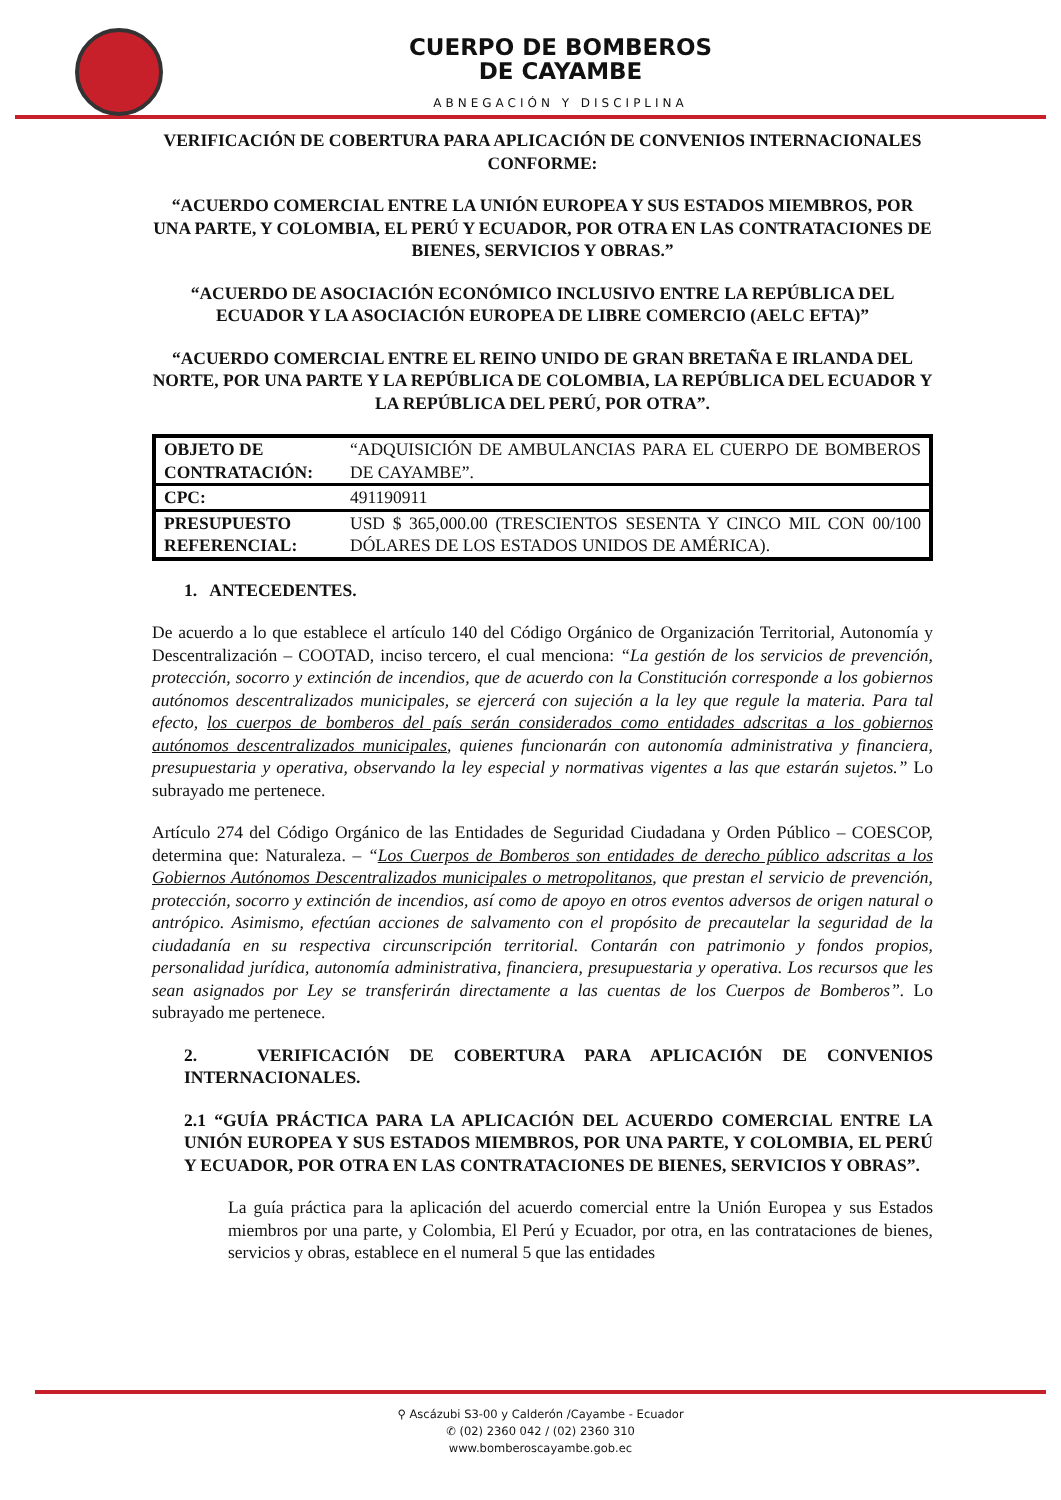CUERPO DE BOMBEROS
DE CAYAMBE
ABNEGACIÓN Y DISCIPLINA
VERIFICACIÓN DE COBERTURA PARA APLICACIÓN DE CONVENIOS INTERNACIONALES CONFORME:
“ACUERDO COMERCIAL ENTRE LA UNIÓN EUROPEA Y SUS ESTADOS MIEMBROS, POR UNA PARTE, Y COLOMBIA, EL PERÚ Y ECUADOR, POR OTRA EN LAS CONTRATACIONES DE BIENES, SERVICIOS Y OBRAS.”
“ACUERDO DE ASOCIACIÓN ECONÓMICO INCLUSIVO ENTRE LA REPÚBLICA DEL ECUADOR Y LA ASOCIACIÓN EUROPEA DE LIBRE COMERCIO (AELC EFTA)”
“ACUERDO COMERCIAL ENTRE EL REINO UNIDO DE GRAN BRETAÑA E IRLANDA DEL NORTE, POR UNA PARTE Y LA REPÚBLICA DE COLOMBIA, LA REPÚBLICA DEL ECUADOR Y LA REPÚBLICA DEL PERÚ, POR OTRA”.
| OBJETO DE CONTRATACIÓN: | “ADQUISICIÓN DE AMBULANCIAS PARA EL CUERPO DE BOMBEROS DE CAYAMBE”. |
| CPC: | 491190911 |
| PRESUPUESTO REFERENCIAL: | USD $ 365,000.00 (TRESCIENTOS SESENTA Y CINCO MIL CON 00/100 DÓLARES DE LOS ESTADOS UNIDOS DE AMÉRICA). |
1. ANTECEDENTES.
De acuerdo a lo que establece el artículo 140 del Código Orgánico de Organización Territorial, Autonomía y Descentralización – COOTAD, inciso tercero, el cual menciona: “La gestión de los servicios de prevención, protección, socorro y extinción de incendios, que de acuerdo con la Constitución corresponde a los gobiernos autónomos descentralizados municipales, se ejercerá con sujeción a la ley que regule la materia. Para tal efecto, los cuerpos de bomberos del país serán considerados como entidades adscritas a los gobiernos autónomos descentralizados municipales, quienes funcionarán con autonomía administrativa y financiera, presupuestaria y operativa, observando la ley especial y normativas vigentes a las que estarán sujetos.” Lo subrayado me pertenece.
Artículo 274 del Código Orgánico de las Entidades de Seguridad Ciudadana y Orden Público – COESCOP, determina que: Naturaleza. – “Los Cuerpos de Bomberos son entidades de derecho público adscritas a los Gobiernos Autónomos Descentralizados municipales o metropolitanos, que prestan el servicio de prevención, protección, socorro y extinción de incendios, así como de apoyo en otros eventos adversos de origen natural o antrópico. Asimismo, efectúan acciones de salvamento con el propósito de precautelar la seguridad de la ciudadanía en su respectiva circunscripción territorial. Contarán con patrimonio y fondos propios, personalidad jurídica, autonomía administrativa, financiera, presupuestaria y operativa. Los recursos que les sean asignados por Ley se transferirán directamente a las cuentas de los Cuerpos de Bomberos”. Lo subrayado me pertenece.
2. VERIFICACIÓN DE COBERTURA PARA APLICACIÓN DE CONVENIOS INTERNACIONALES.
2.1 “GUÍA PRÁCTICA PARA LA APLICACIÓN DEL ACUERDO COMERCIAL ENTRE LA UNIÓN EUROPEA Y SUS ESTADOS MIEMBROS, POR UNA PARTE, Y COLOMBIA, EL PERÚ Y ECUADOR, POR OTRA EN LAS CONTRATACIONES DE BIENES, SERVICIOS Y OBRAS”.
La guía práctica para la aplicación del acuerdo comercial entre la Unión Europea y sus Estados miembros por una parte, y Colombia, El Perú y Ecuador, por otra, en las contrataciones de bienes, servicios y obras, establece en el numeral 5 que las entidades
⚲ Ascázubi S3-00 y Calderón /Cayambe - Ecuador
✆ (02) 2360 042 / (02) 2360 310
www.bomberoscayambe.gob.ec